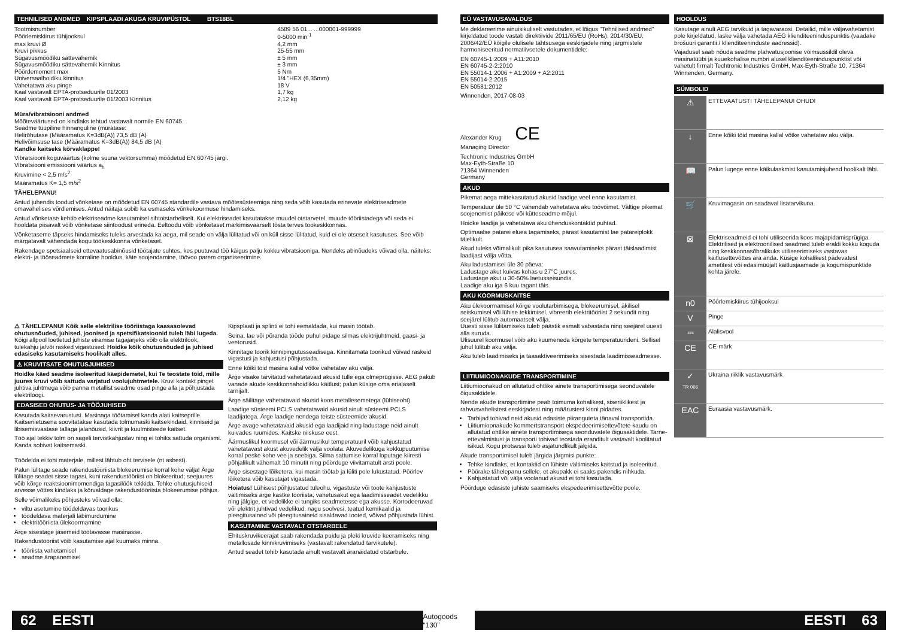TEHNILISED ANDMED KIPSPLAADI AKUGA KRUVIPÜSTOL BTS18BL
| Tootmisnumber | 4589 56 01... ...000001-999999 |
| Pöörlemiskiirus tühijooksul | 0-5000 min<sup>-1</sup> |
| max kruvi Ø | 4,2 mm |
| Kruvi pikkus | 25-55 mm |
| Sügavusmõõdiku sättevahemik | ± 5 mm |
| Sügavusmõõdiku sättevahemik Kinnitus | ± 3 mm |
| Pöördemoment max | 5 Nm |
| Universaalhoidiku kinnitus | 1/4 "HEX (6,35mm) |
| Vahetatava aku pinge | 18 V |
| Kaal vastavalt EPTA-protseduurile 01/2003 | 1,7 kg |
| Kaal vastavalt EPTA-protseduurile 01/2003 Kinnitus | 2,12 kg |
Müra/vibratsiooni andmed
Mõõteväärtused on kindlaks tehtud vastavalt normile EN 60745.
Seadme tüüpiline hinnanguline (müratase:
Helirõhutase (Määramatus K=3dB(A)) 73,5 dB (A)
Helivõimsuse tase (Määramatus K=3dB(A)) 84,5 dB (A)
Kandke kaitseks kõrvaklappe!
Vibratsiooni koguväärtus (kolme suuna vektorsumma) mõõdetud EN 60745 järgi.
Vibratsiooni emissiooni väärtus a<sub>h</sub>
Kruvimine < 2,5 m/s<sup>2</sup>
Määramatus K= 1,5 m/s<sup>2</sup>
TÄHELEPANU!
Antud juhendis toodud võnketase on mõõdetud EN 60745 standardile vastava mõõtesüsteemiga ning seda võib kasutada erinevate elektriseadmete omavahelises võrdlemises. Antud näitaja sobib ka esmaseks võnkekoormuse hindamiseks.
Antud võnketase kehtib elektriseadme kasutamisel sihtotstarbeliselt. Kui elektriseadet kasutatakse muudel otstarvetel, muude tööriistadega või seda ei hooldata piisavalt võib võnketase siintoodust erineda. Eeltoodu võib võnketaset märkimisväärselt tõsta terves töökeskkonnas.
Võnketaseme täpseks hindamiseks tuleks arvestada ka aega, mil seade on välja lülitatud või on küll sisse lülitatud, kuid ei ole otseselt kasutuses. See võib märgatavalt vähendada kogu töökeskkonna võnketaset.
Rakendage spetsiaalseid ettevaatusabinõusid töötajate suhtes, kes puutuvad töö käigus palju kokku vibratsiooniga. Nendeks abinõudeks võivad olla, näiteks: elektri- ja tööseadmete korraline hooldus, käte soojendamine, töövoo parem organiseerimine.
⚠ TÄHELEPANU! Kõik selle elektrilise tööriistaga kaasasolevad ohutusnõuded, juhised, joonised ja spetsifikatsioonid tuleb läbi lugeda. Kõigi allpool loetletud juhiste eiramise tagajärjeks võib olla elektrilöök, tulekahju ja/või rasked vigastused. Hoidke kõik ohutusnõuded ja juhised edasiseks kasutamiseks hoolikalt alles.
⚠ KRUVITSATE OHUTUSJUHISED
Hoidke käed seadme isoleeritud käepidemetel, kui Te teostate töid, mille juures kruvi võib sattuda varjatud voolujuhtmetele. Kruvi kontakt pinget juhtiva juhtmega võib panna metallist seadme osad pinge alla ja põhjustada elektrilöögi.
EDASISED OHUTUS- JA TÖÖJUHISED
Kasutada kaitsevarustust. Masinaga töötamisel kanda alati kaitseprille. Kaitseriietusena soovitatakse kasutada tolmumaski kaitsekindaid, kinniseid ja libisemisvastase tallaga jalanõusid, kiivrit ja kuulmisteede kaitset.
Töö ajal tekkiv tolm on sageli tervistkahjustav ning ei tohiks sattuda organismi. Kanda sobivat kaitsemaski.
Töödelda ei tohi materjale, millest lähtub oht tervisele (nt asbest).
Palun lülitage seade rakendustööriista blokeerumise korral kohe välja! Ärge lülitage seadet sisse tagasi, kuni rakendustööriist on blokeeritud; seejuures võib kõrge reaktsioonimomendiga tagasilöök tekkida. Tehke ohutusjuhiseid arvesse võttes kindlaks ja kõrvaldage rakendustööriista blokeerumise põhjus.
Selle võimalikeks põhjusteks võivad olla:
viltu asetumine töödeldavas toorikus
töödeldava materjali läbimurdumine
elektritööriista ülekoormamine
Ärge sisestage jäsemeid töötavasse masinasse.
Rakendustööriist võib kasutamise ajal kuumaks minna.
tööriista vahetamisel
seadme ärapanemisel
Kipsplaati ja splinti ei tohi eemaldada, kui masin töötab.
Seina, lae või põranda tööde puhul pidage silmas elektrijuhtmeid, gaasi- ja veetorusid.
Kinnitage toorik kinnipingutusseadisega. Kinnitamata toorikud võivad raskeid vigastusi ja kahjustusi põhjustada.
Enne kõiki töid masina kallal võtke vahetatav aku välja.
Ärge visake tarvitatud vahetatavaid akusid tulle ega olmeprügisse. AEG pakub vanade akude keskkonnahoidlikku käitlust; palun küsige oma erialaselt tarnijalt.
Ärge säilitage vahetatavaid akusid koos metallesemetega (lühiseoht).
Laadige süsteemi PCLS vahetatavaid akusid ainult süsteemi PCLS laadijatega. Ärge laadige nendega teiste süsteemide akusid.
Ärge avage vahetatavaid akusid ega laadijaid ning ladustage neid ainult kuivades ruumides. Kaitske niiskuse eest.
Äärmuslikul koormusel või äärmuslikul temperatuuril võib kahjustatud vahetatavast akust akuvedelik välja voolata. Akuvedelikuga kokkupuutumise korral peske kohe vee ja seebiga. Silma sattumise korral loputage kiiresti põhjalikult vähemalt 10 minutit ning pöörduge viivitamatult arsti poole.
Ärge sisestage lõiketera, kui masin töötab ja lüliti pole lukustatud. Pöörlev lõiketera võib kasutajat vigastada.
Hoiatus! Lühisest põhjustatud tuleohu, vigastuste või toote kahjustuste vältimiseks ärge kastke tööriista, vahetusakut ega laadimisseadet vedelikku ning jälgige, et vedelikke ei tungiks seadmetesse ega akusse. Korrodeeruvad või elektrit juhtivad vedelikud, nagu soolvesi, teatud kemikaalid ja pleegitusained või pleegitusaineid sisaldavad tooted, võivad põhjustada lühist.
KASUTAMINE VASTAVALT OTSTARBELE
Ehituskruvikeerajat saab rakendada puidu ja pleki kruvide keeramiseks ning metallosade kinnikruvimiseks (vastavalt rakendatud tarvikutele).
Antud seadet tohib kasutada ainult vastavalt äranäidatud otstarbele.
EÜ VASTAVUSAVALDUS
Me deklareerime ainuisikuliselt vastutades, et lõigus "Tehnilised andmed" kirjeldatud toode vastab direktiivide 2011/65/EU (RoHs), 2014/30/EU, 2006/42/EÜ kõigile olulisele tähtsusega eeskirjadele ning järgmistele harmoniseeritud normatiivsetele dokumentidele:
EN 60745-1:2009 + A11:2010
EN 60745-2-2:2010
EN 55014-1:2006 + A1:2009 + A2:2011
EN 55014-2:2015
EN 50581:2012
Winnenden, 2017-08-03
Alexander Krug CE
Managing Director
Techtronic Industries GmbH
Max-Eyth-Straße 10
71364 Winnenden
Germany
AKUD
Pikemat aega mittekasutatud akusid laadige veel enne kasutamist.
Temperatuur üle 50 °C vähendab vahetatava aku töövõimet. Vältige pikemat soojenemist päikese või kütteseadme mõjul.
Hoidke laadija ja vahetatava aku ühenduskontaktid puhtad.
Optimaalse patarei eluea tagamiseks, pärast kasutamist lae patareiplokk täielikult.
Akud tuleks võimalikult pika kasutusea saavutamiseks pärast täislaadimist laadijast välja võtta.
Aku ladustamisel üle 30 päeva:
Ladustage akut kuivas kohas u 27°C juures.
Ladustage akut u 30-50% laetusseisundis.
Laadige aku iga 6 kuu tagant täis.
AKU KOORMUSKAITSE
Aku ülekoormamisel kõrge voolutarbimisega, blokeerumisel, äkilisel seiskumisel või lühise tekkimisel, vibreerib elektritööriist 2 sekundit ning seejärel lülitub automaatselt välja.
Uuesti sisse lülitamiseks tuleb päästik esmalt vabastada ning seejärel uuesti alla suruda.
Ülisuurel koormusel võib aku kuumeneda kõrgete temperatuurideni. Sellisel juhul lülitub aku välja.
Aku tuleb laadimiseks ja taasaktiveerimiseks sisestada laadimisseadmesse.
LIITIUMIOONAKUDE TRANSPORTIMINE
Liitiumioonakud on allutatud ohtlike ainete transportimisega seonduvatele õigusaktidele.
Nende akude transportimine peab toimuma kohalikest, siseriiklikest ja rahvusvahelistest eeskirjadest ning määrustest kinni pidades.
Tarbijad tohivad neid akusid edasiste piiranguteta tänaval transportida.
Liitiumioonakude kommertstransport ekspedeerimisettevõtete kaudu on allutatud ohtlike ainete transportimisega seonduvatele õigusaktidele. Tarne-ettevalmistusi ja transporti tohivad teostada eranditult vastavalt koolitatud isikud. Kogu protsessi tuleb asjatundlikult jälgida.
Akude transportimisel tuleb järgida järgmisi punkte:
Tehke kindlaks, et kontaktid on lühiste vältimiseks kaitstud ja isoleeritud.
Pöörake tähelepanu sellele, et akupakk ei saaks pakendis nihkuda.
Kahjustatud või välja voolanud akusid ei tohi kasutada.
Pöörduge edasiste juhiste saamiseks ekspedeerimisettevõtte poole.
HOOLDUS
Kasutage ainult AEG tarvikuid ja tagavaraosi. Detailid, mille väljavahetamist pole kirjeldatud, laske välja vahetada AEG klienditeeninduspunktis (vaadake brošüüri garantii / klienditeeninduste aadressid).
Vajadusel saab nõuda seadme plahvatusjoonise võimsussildil oleva masinatüübi ja kuuekohalise numbri alusel klienditeeninduspunktist või vahetult firmalt Techtronic Industries GmbH, Max-Eyth-Straße 10, 71364 Winnenden, Germany.
SÜMBOLID
| ⚠ | ETTEVAATUST! TÄHELEPANU! OHUD! |
| ↓ | Enne kõiki töid masina kallal võtke vahetatav aku välja. |
| 📖 | Palun lugege enne käikulaskmist kasutamisjuhend hoolikalt läbi. |
| 🛒 | Kruvimagasin on saadaval lisatarvikuna. |
| ⊠ | Elektriseadmeid ei tohi utiliseerida koos majapidamisprügiga. Elektrilised ja elektroonilised seadmed tuleb eraldi kokku koguda ning keskkonnasõbralikuks utiliseerimiseks vastavas käitlusettevõttes ära anda. Küsige kohalikest pädevatest ametitest või edasimüüjalt käitlusjaamade ja kogumispunktide kohta järele. |
| n0 | Pöörlemiskiirus tühijooksul |
| V | Pinge |
| ⎓ | Alalisvool |
| CE | CE-märk |
| ✓ TR 066 | Ukraina riiklik vastavusmärk |
| EAC | Euraasia vastavusmärk. |
62 EESTI
Autogoods “130”
EESTI 63